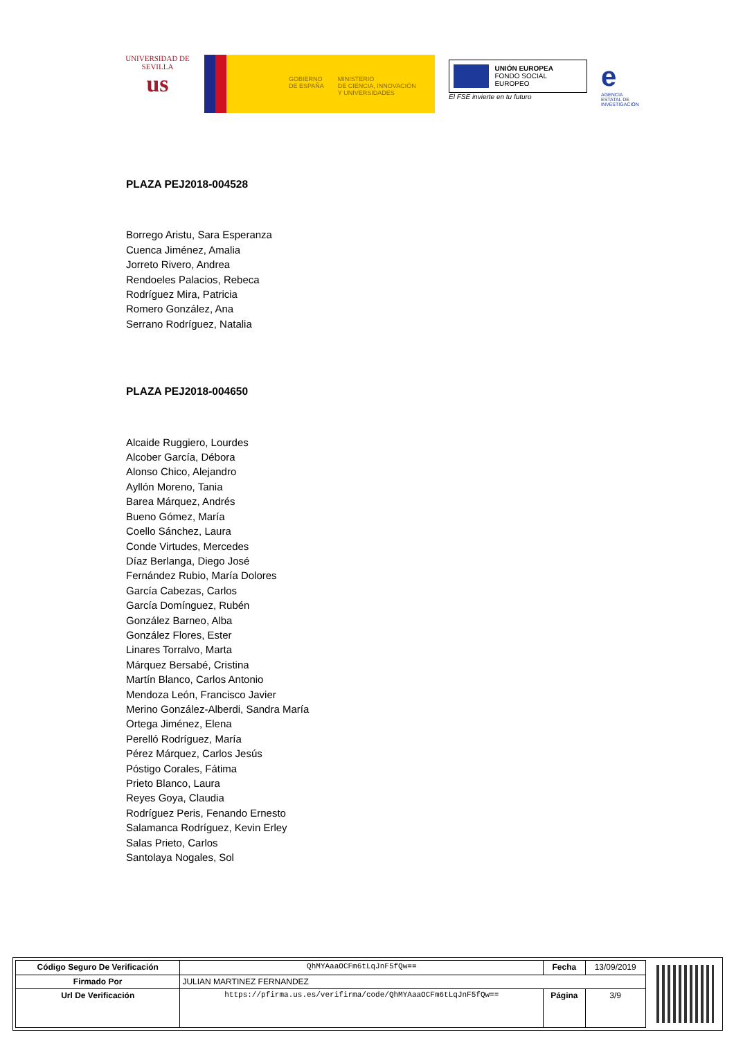UNIVERSIDAD DE SEVILLA
us
GOBIERNO
DE ESPAÑA
MINISTERIO
DE CIENCIA, INNOVACIÓN
Y UNIVERSIDADES
UNIÓN EUROPEA
FONDO SOCIAL EUROPEO
El FSE invierte en tu futuro
e
AGENCIA ESTATAL DE INVESTIGACIÓN
PLAZA PEJ2018-004528
Borrego Aristu, Sara Esperanza
Cuenca Jiménez, Amalia
Jorreto Rivero, Andrea
Rendoeles Palacios, Rebeca
Rodríguez Mira, Patricia
Romero González, Ana
Serrano Rodríguez, Natalia
PLAZA PEJ2018-004650
Alcaide Ruggiero, Lourdes
Alcober García, Débora
Alonso Chico, Alejandro
Ayllón Moreno, Tania
Barea Márquez, Andrés
Bueno Gómez, María
Coello Sánchez, Laura
Conde Virtudes, Mercedes
Díaz Berlanga, Diego José
Fernández Rubio, María Dolores
García Cabezas, Carlos
García Domínguez, Rubén
González Barneo, Alba
González Flores, Ester
Linares Torralvo, Marta
Márquez Bersabé, Cristina
Martín Blanco, Carlos Antonio
Mendoza León, Francisco Javier
Merino González-Alberdi, Sandra María
Ortega Jiménez, Elena
Perelló Rodríguez, María
Pérez Márquez, Carlos Jesús
Póstigo Corales, Fátima
Prieto Blanco, Laura
Reyes Goya, Claudia
Rodríguez Peris, Fenando Ernesto
Salamanca Rodríguez, Kevin Erley
Salas Prieto, Carlos
Santolaya Nogales, Sol
| Código Seguro De Verificación | QhMYAaaOCFm6tLqJnF5fQw== | Fecha | 13/09/2019 |
| Firmado Por | JULIAN MARTINEZ FERNANDEZ | | |
| Url De Verificación | https://pfirma.us.es/verifirma/code/QhMYAaaOCFm6tLqJnF5fQw== | Página | 3/9 |